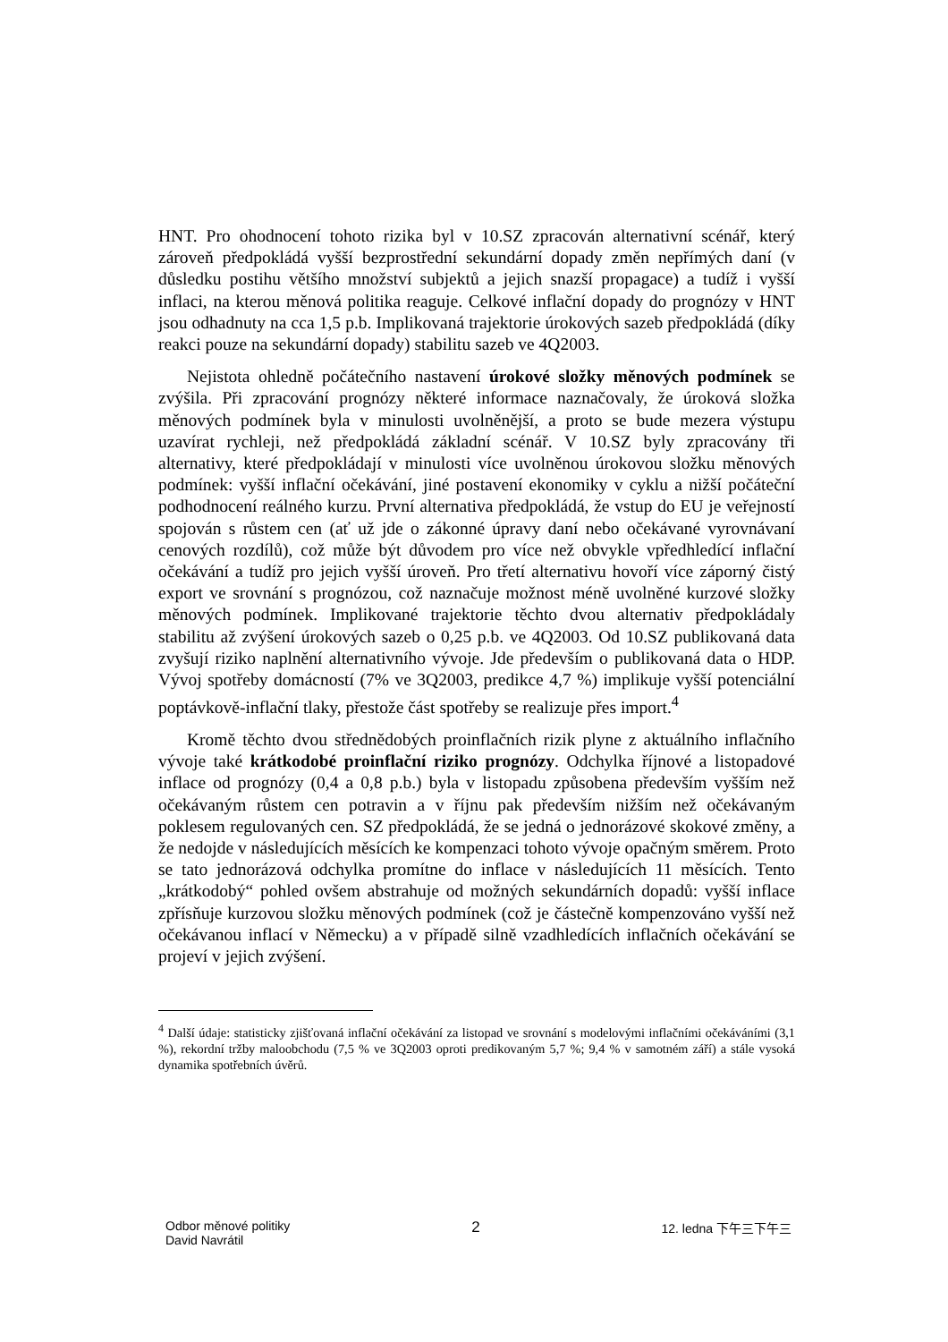HNT. Pro ohodnocení tohoto rizika byl v 10.SZ zpracován alternativní scénář, který zároveň předpokládá vyšší bezprostřední sekundární dopady změn nepřímých daní (v důsledku postihu většího množství subjektů a jejich snazší propagace) a tudíž i vyšší inflaci, na kterou měnová politika reaguje. Celkové inflační dopady do prognózy v HNT jsou odhadnuty na cca 1,5 p.b. Implikovaná trajektorie úrokových sazeb předpokládá (díky reakci pouze na sekundární dopady) stabilitu sazeb ve 4Q2003.
Nejistota ohledně počátečního nastavení úrokové složky měnových podmínek se zvýšila. Při zpracování prognózy některé informace naznačovaly, že úroková složka měnových podmínek byla v minulosti uvolněnější, a proto se bude mezera výstupu uzavírat rychleji, než předpokládá základní scénář. V 10.SZ byly zpracovány tři alternativy, které předpokládají v minulosti více uvolněnou úrokovou složku měnových podmínek: vyšší inflační očekávání, jiné postavení ekonomiky v cyklu a nižší počáteční podhodnocení reálného kurzu. První alternativa předpokládá, že vstup do EU je veřejností spojován s růstem cen (ať už jde o zákonné úpravy daní nebo očekávané vyrovnávaní cenových rozdílů), což může být důvodem pro více než obvykle vpředhledící inflační očekávání a tudíž pro jejich vyšší úroveň. Pro třetí alternativu hovoří více záporný čistý export ve srovnání s prognózou, což naznačuje možnost méně uvolněné kurzové složky měnových podmínek. Implikované trajektorie těchto dvou alternativ předpokládaly stabilitu až zvýšení úrokových sazeb o 0,25 p.b. ve 4Q2003. Od 10.SZ publikovaná data zvyšují riziko naplnění alternativního vývoje. Jde především o publikovaná data o HDP. Vývoj spotřeby domácností (7% ve 3Q2003, predikce 4,7 %) implikuje vyšší potenciální poptávkově-inflační tlaky, přestože část spotřeby se realizuje přes import.<sup>4</sup>
Kromě těchto dvou střednědobých proinflačních rizik plyne z aktuálního inflačního vývoje také krátkodobé proinflační riziko prognózy. Odchylka říjnové a listopadové inflace od prognózy (0,4 a 0,8 p.b.) byla v listopadu způsobena především vyšším než očekávaným růstem cen potravin a v říjnu pak především nižším než očekávaným poklesem regulovaných cen. SZ předpokládá, že se jedná o jednorázové skokové změny, a že nedojde v následujících měsících ke kompenzaci tohoto vývoje opačným směrem. Proto se tato jednorázová odchylka promítne do inflace v následujících 11 měsících. Tento „krátkodobý“ pohled ovšem abstrahuje od možných sekundárních dopadů: vyšší inflace zpřísňuje kurzovou složku měnových podmínek (což je částečně kompenzováno vyšší než očekávanou inflací v Německu) a v případě silně vzadhledících inflačních očekávání se projeví v jejich zvýšení.
<sup>4</sup> Další údaje: statisticky zjišťovaná inflační očekávání za listopad ve srovnání s modelovými inflačními očekáváními (3,1 %), rekordní tržby maloobchodu (7,5 % ve 3Q2003 oproti predikovaným 5,7 %; 9,4 % v samotném září) a stále vysoká dynamika spotřebních úvěrů.
Odbor měnové politiky
David Navrátil
2
12. ledna 下午三下午三